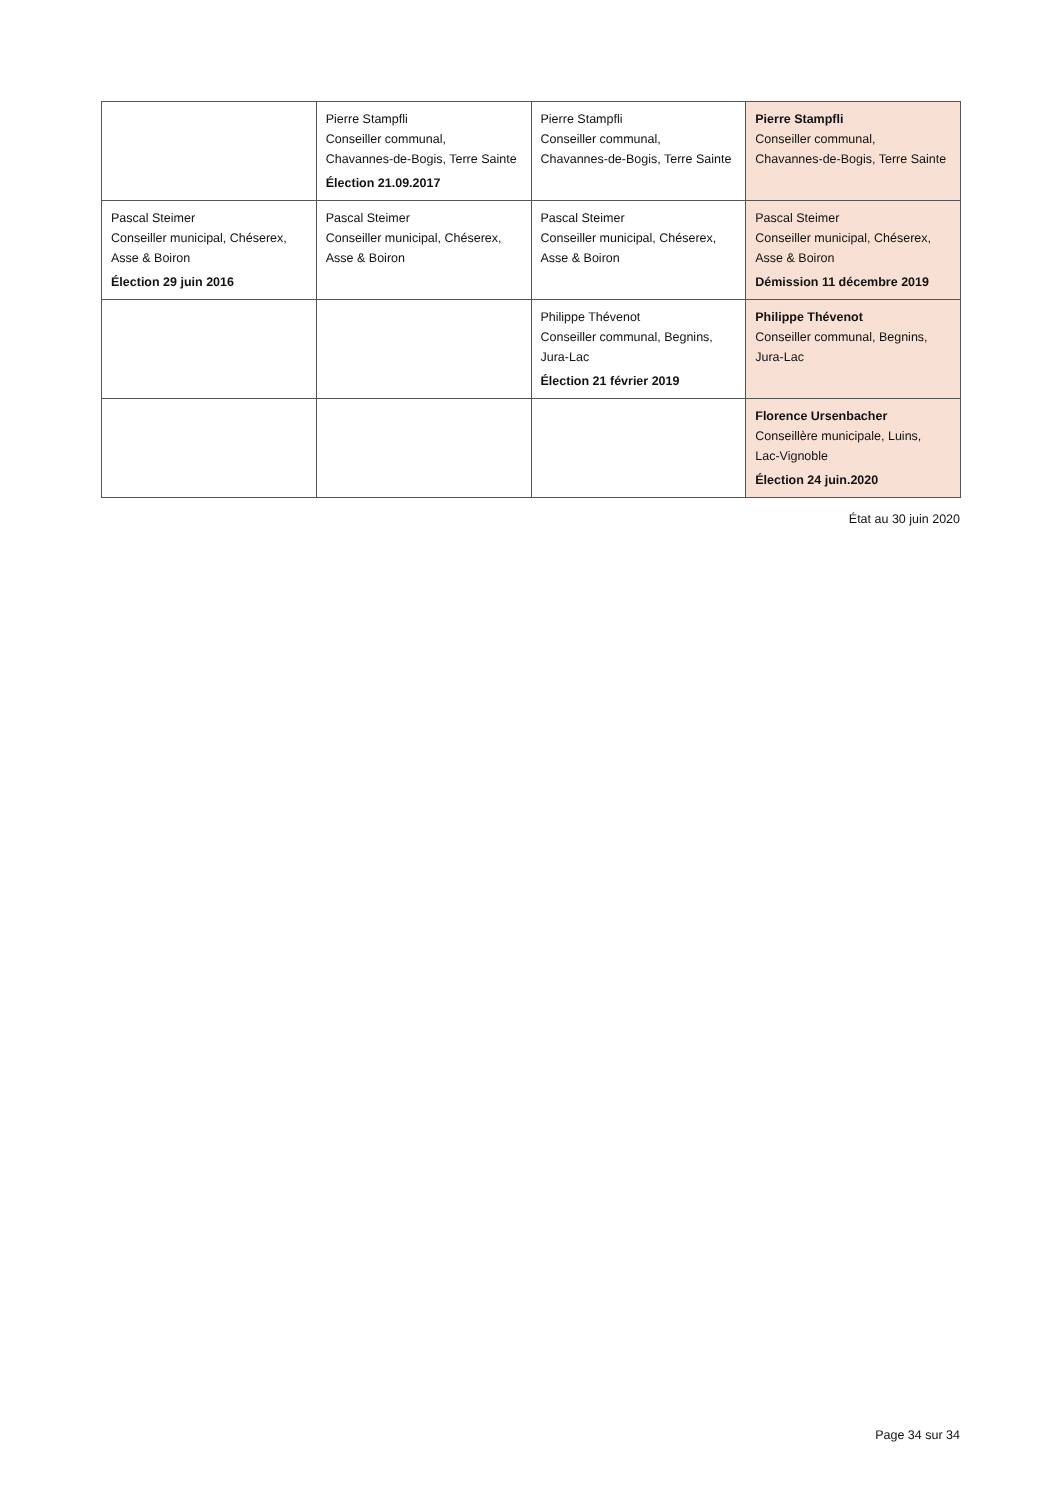| | Pierre Stampfli Conseiller communal, Chavannes-de-Bogis, Terre Sainte Élection 21.09.2017 | Pierre Stampfli Conseiller communal, Chavannes-de-Bogis, Terre Sainte | Pierre Stampfli Conseiller communal, Chavannes-de-Bogis, Terre Sainte |
| Pascal Steimer Conseiller municipal, Chéserex, Asse & Boiron Élection 29 juin 2016 | Pascal Steimer Conseiller municipal, Chéserex, Asse & Boiron | Pascal Steimer Conseiller municipal, Chéserex, Asse & Boiron | Pascal Steimer Conseiller municipal, Chéserex, Asse & Boiron Démission 11 décembre 2019 |
| | | Philippe Thévenot Conseiller communal, Begnins, Jura-Lac Élection 21 février 2019 | Philippe Thévenot Conseiller communal, Begnins, Jura-Lac |
| | | | Florence Ursenbacher Conseillère municipale, Luins, Lac-Vignoble Élection 24 juin.2020 |
État au 30 juin 2020
Page 34 sur 34